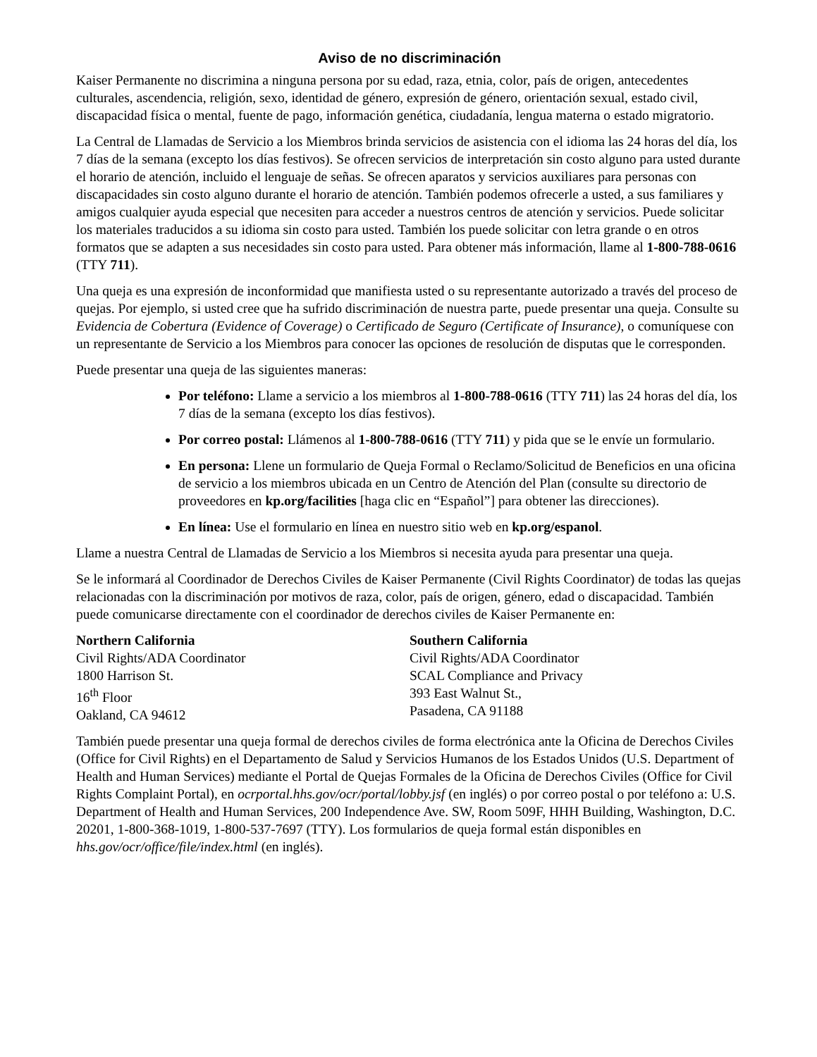Aviso de no discriminación
Kaiser Permanente no discrimina a ninguna persona por su edad, raza, etnia, color, país de origen, antecedentes culturales, ascendencia, religión, sexo, identidad de género, expresión de género, orientación sexual, estado civil, discapacidad física o mental, fuente de pago, información genética, ciudadanía, lengua materna o estado migratorio.
La Central de Llamadas de Servicio a los Miembros brinda servicios de asistencia con el idioma las 24 horas del día, los 7 días de la semana (excepto los días festivos). Se ofrecen servicios de interpretación sin costo alguno para usted durante el horario de atención, incluido el lenguaje de señas. Se ofrecen aparatos y servicios auxiliares para personas con discapacidades sin costo alguno durante el horario de atención. También podemos ofrecerle a usted, a sus familiares y amigos cualquier ayuda especial que necesiten para acceder a nuestros centros de atención y servicios. Puede solicitar los materiales traducidos a su idioma sin costo para usted. También los puede solicitar con letra grande o en otros formatos que se adapten a sus necesidades sin costo para usted. Para obtener más información, llame al 1-800-788-0616 (TTY 711).
Una queja es una expresión de inconformidad que manifiesta usted o su representante autorizado a través del proceso de quejas. Por ejemplo, si usted cree que ha sufrido discriminación de nuestra parte, puede presentar una queja. Consulte su Evidencia de Cobertura (Evidence of Coverage) o Certificado de Seguro (Certificate of Insurance), o comuníquese con un representante de Servicio a los Miembros para conocer las opciones de resolución de disputas que le corresponden.
Puede presentar una queja de las siguientes maneras:
Por teléfono: Llame a servicio a los miembros al 1-800-788-0616 (TTY 711) las 24 horas del día, los 7 días de la semana (excepto los días festivos).
Por correo postal: Llámenos al 1-800-788-0616 (TTY 711) y pida que se le envíe un formulario.
En persona: Llene un formulario de Queja Formal o Reclamo/Solicitud de Beneficios en una oficina de servicio a los miembros ubicada en un Centro de Atención del Plan (consulte su directorio de proveedores en kp.org/facilities [haga clic en “Español”] para obtener las direcciones).
En línea: Use el formulario en línea en nuestro sitio web en kp.org/espanol.
Llame a nuestra Central de Llamadas de Servicio a los Miembros si necesita ayuda para presentar una queja.
Se le informará al Coordinador de Derechos Civiles de Kaiser Permanente (Civil Rights Coordinator) de todas las quejas relacionadas con la discriminación por motivos de raza, color, país de origen, género, edad o discapacidad. También puede comunicarse directamente con el coordinador de derechos civiles de Kaiser Permanente en:
Northern California
Civil Rights/ADA Coordinator
1800 Harrison St.
16<sup>th</sup> Floor
Oakland, CA 94612
Southern California
Civil Rights/ADA Coordinator
SCAL Compliance and Privacy
393 East Walnut St.,
Pasadena, CA 91188
También puede presentar una queja formal de derechos civiles de forma electrónica ante la Oficina de Derechos Civiles (Office for Civil Rights) en el Departamento de Salud y Servicios Humanos de los Estados Unidos (U.S. Department of Health and Human Services) mediante el Portal de Quejas Formales de la Oficina de Derechos Civiles (Office for Civil Rights Complaint Portal), en ocrportal.hhs.gov/ocr/portal/lobby.jsf (en inglés) o por correo postal o por teléfono a: U.S. Department of Health and Human Services, 200 Independence Ave. SW, Room 509F, HHH Building, Washington, D.C. 20201, 1-800-368-1019, 1-800-537-7697 (TTY). Los formularios de queja formal están disponibles en hhs.gov/ocr/office/file/index.html (en inglés).